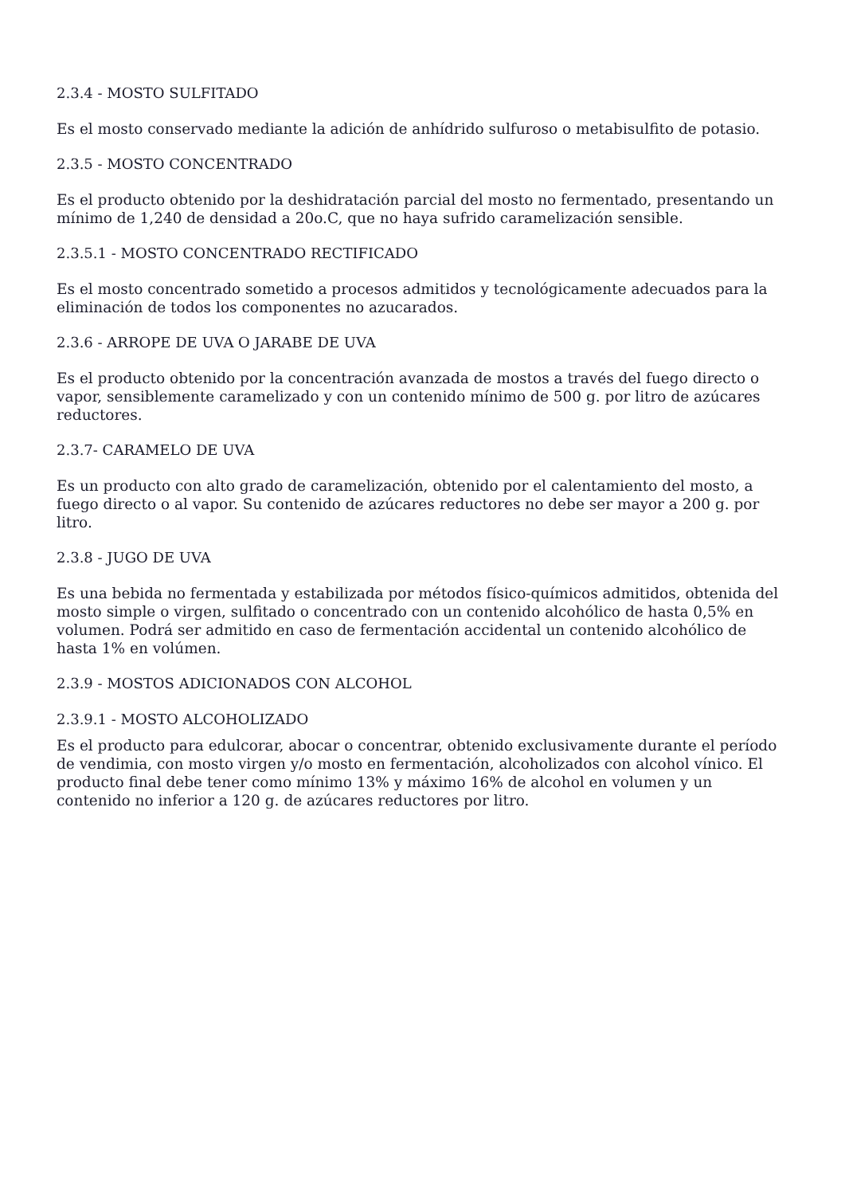2.3.4 - MOSTO SULFITADO
Es el mosto conservado mediante la adición de anhídrido sulfuroso o metabisulfito de potasio.
2.3.5 - MOSTO CONCENTRADO
Es el producto obtenido por la deshidratación parcial del mosto no fermentado, presentando un mínimo de 1,240 de densidad a 20o.C, que no haya sufrido caramelización sensible.
2.3.5.1 - MOSTO CONCENTRADO RECTIFICADO
Es el mosto concentrado sometido a procesos admitidos y tecnológicamente adecuados para la eliminación de todos los componentes no azucarados.
2.3.6 - ARROPE DE UVA O JARABE DE UVA
Es el producto obtenido por la concentración avanzada de mostos a través del fuego directo o vapor, sensiblemente caramelizado y con un contenido mínimo de 500 g. por litro de azúcares reductores.
2.3.7- CARAMELO DE UVA
Es un producto con alto grado de caramelización, obtenido por el calentamiento del mosto, a fuego directo o al vapor. Su contenido de azúcares reductores no debe ser mayor a 200 g. por litro.
2.3.8 - JUGO DE UVA
Es una bebida no fermentada y estabilizada por métodos físico-químicos admitidos, obtenida del mosto simple o virgen, sulfitado o concentrado con un contenido alcohólico de hasta 0,5% en volumen. Podrá ser admitido en caso de fermentación accidental un contenido alcohólico de hasta 1% en volúmen.
2.3.9 - MOSTOS ADICIONADOS CON ALCOHOL
2.3.9.1 - MOSTO ALCOHOLIZADO
Es el producto para edulcorar, abocar o concentrar, obtenido exclusivamente durante el período de vendimia, con mosto virgen y/o mosto en fermentación, alcoholizados con alcohol vínico. El producto final debe tener como mínimo 13% y máximo 16% de alcohol en volumen y un contenido no inferior a 120 g. de azúcares reductores por litro.